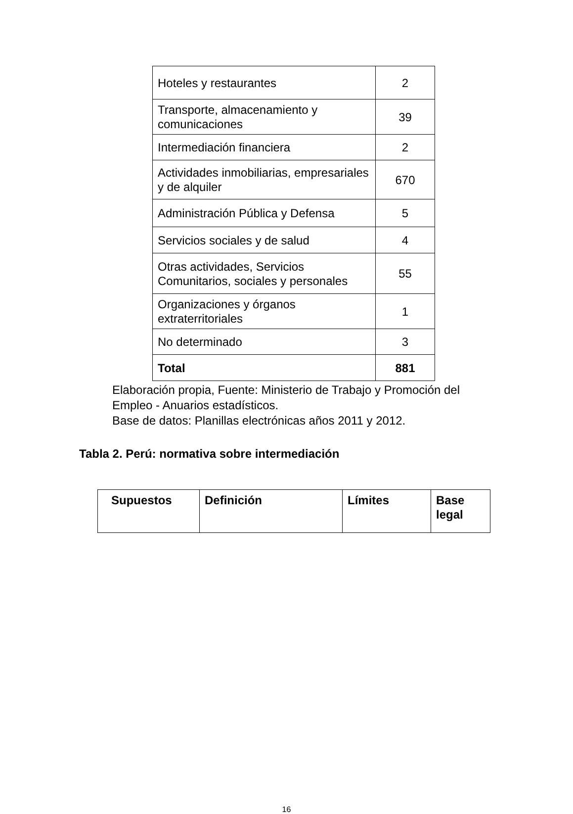| Hoteles y restaurantes | 2 |
| Transporte, almacenamiento y comunicaciones | 39 |
| Intermediación financiera | 2 |
| Actividades inmobiliarias, empresariales y de alquiler | 670 |
| Administración Pública y Defensa | 5 |
| Servicios sociales y de salud | 4 |
| Otras actividades, Servicios Comunitarios, sociales y personales | 55 |
| Organizaciones y órganos extraterritoriales | 1 |
| No determinado | 3 |
| Total | 881 |
Elaboración propia, Fuente: Ministerio de Trabajo y Promoción del
Empleo - Anuarios estadísticos.
Base de datos: Planillas electrónicas años 2011 y 2012.
Tabla 2. Perú: normativa sobre intermediación
| Supuestos | Definición | Límites | Base legal |
| --- | --- | --- | --- |
16